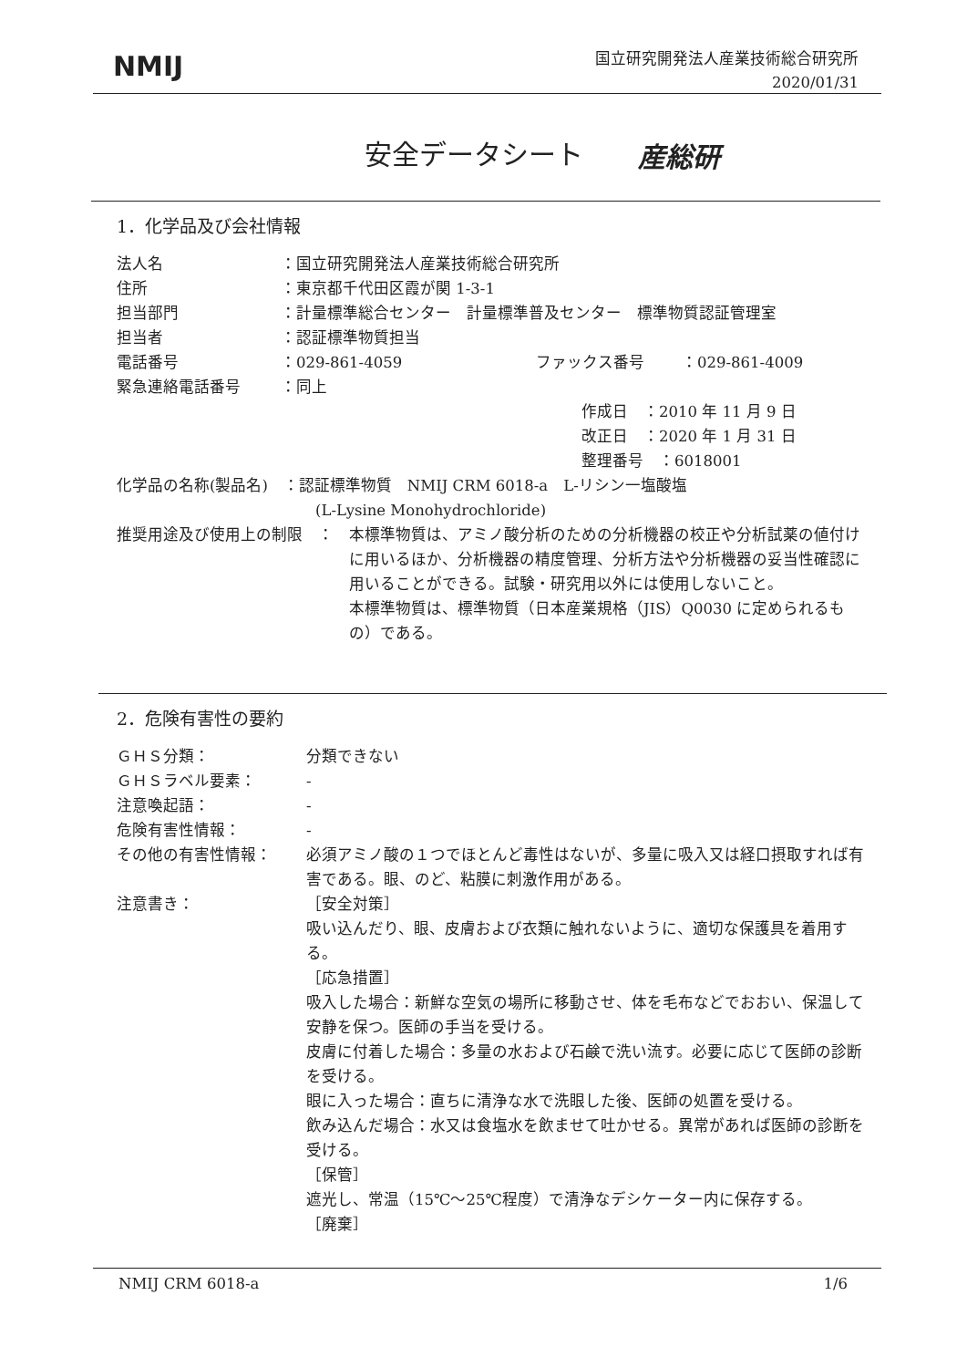NMIJ
国立研究開発法人産業技術総合研究所
2020/01/31
安全データシート 産総研
1．化学品及び会社情報
法人名 ：国立研究開発法人産業技術総合研究所
住所 ：東京都千代田区霞が関 1-3-1
担当部門 ：計量標準総合センター　計量標準普及センター　標準物質認証管理室
担当者 ：認証標準物質担当
電話番号 ：029-861-4059 ファックス番号 ：029-861-4009
緊急連絡電話番号 ：同上
作成日　：2010 年 11 月 9 日
改正日　：2020 年 1 月 31 日
整理番号　：6018001
化学品の名称(製品名)　：認証標準物質　NMIJ CRM 6018-a　L-リシン一塩酸塩
(L-Lysine Monohydrochloride)
推奨用途及び使用上の制限　： 本標準物質は、アミノ酸分析のための分析機器の校正や分析試薬の値付けに用いるほか、分析機器の精度管理、分析方法や分析機器の妥当性確認に用いることができる。試験・研究用以外には使用しないこと。
本標準物質は、標準物質（日本産業規格（JIS）Q0030 に定められるもの）である。
2．危険有害性の要約
ＧＨＳ分類： 分類できない
ＧＨＳラベル要素： -
注意喚起語： -
危険有害性情報： -
その他の有害性情報： 必須アミノ酸の１つでほとんど毒性はないが、多量に吸入又は経口摂取すれば有害である。眼、のど、粘膜に刺激作用がある。
注意書き： ［安全対策］
吸い込んだり、眼、皮膚および衣類に触れないように、適切な保護具を着用する。
［応急措置］
吸入した場合：新鮮な空気の場所に移動させ、体を毛布などでおおい、保温して安静を保つ。医師の手当を受ける。
皮膚に付着した場合：多量の水および石鹸で洗い流す。必要に応じて医師の診断を受ける。
眼に入った場合：直ちに清浄な水で洗眼した後、医師の処置を受ける。
飲み込んだ場合：水又は食塩水を飲ませて吐かせる。異常があれば医師の診断を受ける。
［保管］
遮光し、常温（15℃～25℃程度）で清浄なデシケーター内に保存する。
［廃棄］
NMIJ CRM 6018-a 1/6